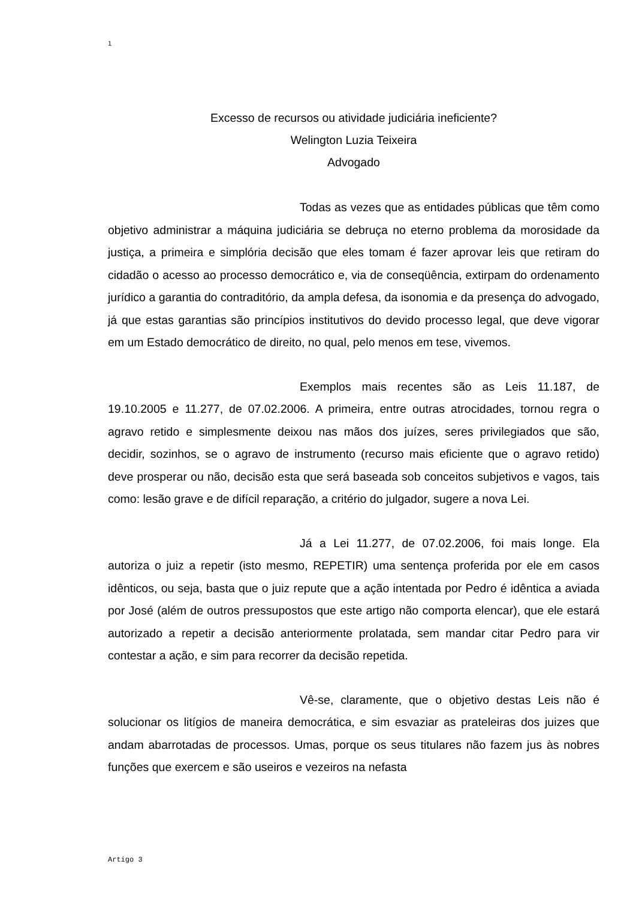1
Excesso de recursos ou atividade judiciária ineficiente?
Welington Luzia Teixeira
Advogado
Todas as vezes que as entidades públicas que têm como objetivo administrar a máquina judiciária se debruça no eterno problema da morosidade da justiça, a primeira e simplória decisão que eles tomam é fazer aprovar leis que retiram do cidadão o acesso ao processo democrático e, via de conseqüência, extirpam do ordenamento jurídico a garantia do contraditório, da ampla defesa, da isonomia e da presença do advogado, já que estas garantias são princípios institutivos do devido processo legal, que deve vigorar em um Estado democrático de direito, no qual, pelo menos em tese, vivemos.
Exemplos mais recentes são as Leis 11.187, de 19.10.2005 e 11.277, de 07.02.2006. A primeira, entre outras atrocidades, tornou regra o agravo retido e simplesmente deixou nas mãos dos juízes, seres privilegiados que são, decidir, sozinhos, se o agravo de instrumento (recurso mais eficiente que o agravo retido) deve prosperar ou não, decisão esta que será baseada sob conceitos subjetivos e vagos, tais como: lesão grave e de difícil reparação, a critério do julgador, sugere a nova Lei.
Já a Lei 11.277, de 07.02.2006, foi mais longe. Ela autoriza o juiz a repetir (isto mesmo, REPETIR) uma sentença proferida por ele em casos idênticos, ou seja, basta que o juiz repute que a ação intentada por Pedro é idêntica a aviada por José (além de outros pressupostos que este artigo não comporta elencar), que ele estará autorizado a repetir a decisão anteriormente prolatada, sem mandar citar Pedro para vir contestar a ação, e sim para recorrer da decisão repetida.
Vê-se, claramente, que o objetivo destas Leis não é solucionar os litígios de maneira democrática, e sim esvaziar as prateleiras dos juizes que andam abarrotadas de processos. Umas, porque os seus titulares não fazem jus às nobres funções que exercem e são useiros e vezeiros na nefasta
Artigo 3